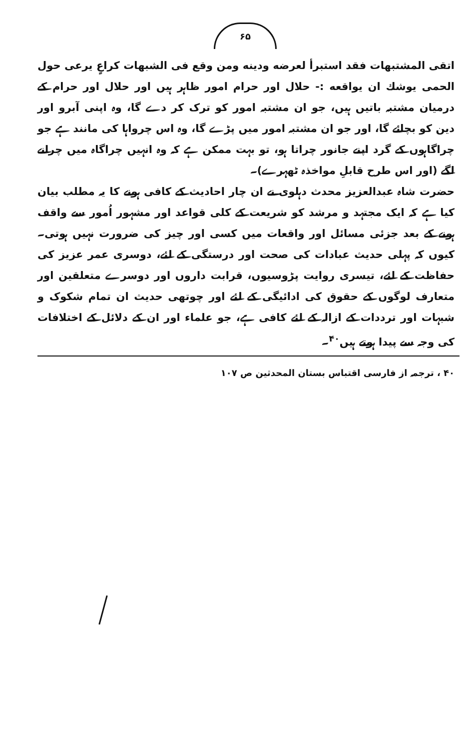۶۵
اتقی المشتبهات فقد استبرأ لعرضه ودینه ومن وقع فی الشبهات کراعٍ یرعی حول الحمی یوشك ان یواقعه :- حلال اور حرام امور ظاہر ہیں اور حلال اور حرام کے درمیان مشتبہ باتیں ہیں، جو ان مشتبہ امور کو ترک کر دے گا، وہ اپنی آبرو اور دین کو بچائے گا، اور جو ان مشتبہ امور میں پڑے گا، وہ اس چرواہا کی مانند ہے جو چراگاہوں کے گرد اپنے جانور چراتا ہو، تو بہت ممکن ہے کہ وہ انہیں چراگاہ میں چرانے لگے (اور اس طرح قابلِ مواخذہ ٹھہرے)۔
حضرت شاہ عبدالعزیز محدث دہلوی نے ان چار احادیث کے کافی ہونے کا یہ مطلب بیان کیا ہے کہ ایک مجتہد و مرشد کو شریعت کے کلی قواعد اور مشہور اُمور سے واقف ہونے کے بعد جزئی مسائل اور واقعات میں کسی اور چیز کی ضرورت نہیں ہوتی۔ کیوں کہ پہلی حدیث عبادات کی صحت اور درستگی کے لئے، دوسری عمر عزیز کی حفاظت کے لئے، تیسری روایت پڑوسیوں، قرابت داروں اور دوسرے متعلقین اور متعارف لوگوں کے حقوق کی ادائیگی کے لئے اور چوتھی حدیث ان تمام شکوک و شبہات اور ترددات کے ازالہ کے لئے کافی ہے، جو علماء اور ان کے دلائل کے اختلافات کی وجہ سے پیدا ہوتے ہیں<sup>۴۰</sup>۔
۴۰ ، ترجمہ از فارسی اقتباس بستان المحدثین ص ۱۰۷